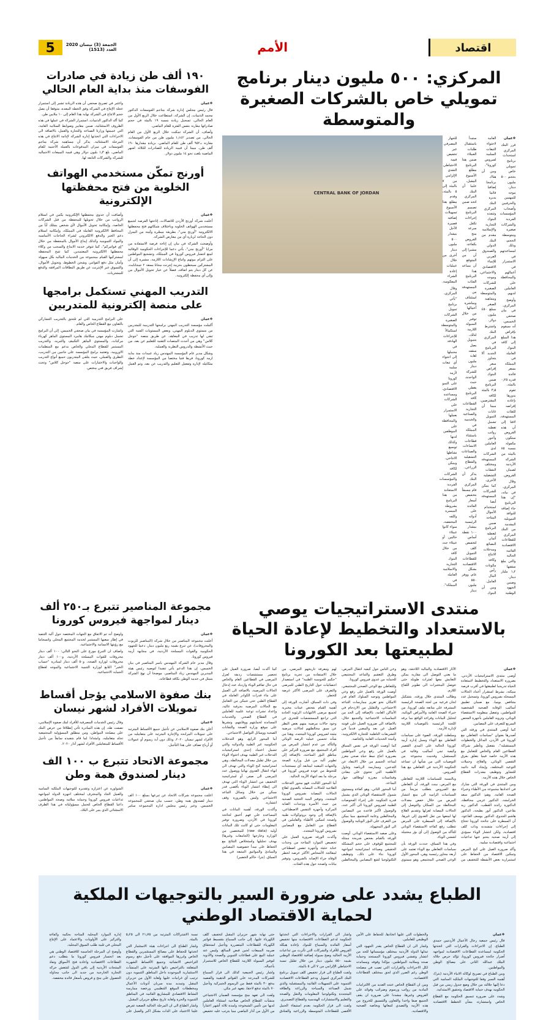اقتصاد
الأمم
الجمعة (3) نيسان 2020
العدد (1513)
5
المركزي: ٥٠٠ مليون دينار برنامج تمويلي خاص بالشركات الصغيرة والمتوسطة
CENTRAL BANK OF JORDAN
❖عمان
قرر البنك المركزي استحداث برنامج تمويلي خاص بحجم ٥٠٠ مليون دينار، موجه للمهنيين والحرفيين وأصحاب المؤسسات الفردية والشركات صغيرة ومتوسطة الحجم، وذلك لمساعدتهم في الاستمرار في أعمالهم والمحافظة على العاملين لديهم.
وأوضح المركزي، في بيان صحفي الخميس، أنه سيقوم بإقراض هذا المبلغ إلى كافة البنوك العاملة في المملكة بسعر فائدة قدره ٠٫٢٥ بالمئة، تقوم بدورها بإعادة إقراضه للفئات المستهدفة، لافتا إلى أن هذه القروض ستكون مكفولة بنسبة ٨٥ بالمئة من الشركة الأردنية لضمان القروض.
وقال المركزي، في بيانه، "إن هذا البرنامج جاء إضافة للنوافذ التمويلية المقدمة من البنك المركزي للقطاعات الاقتصادية القائمة الحالية والتي يبلغ سقفها ١٫٢ مليار دينار، وضمن الجهود الوطنية العامة لاحتواء التبعات السلبية لفيروس كورونا".
وبين أن هناك برنامجا إضافيا قائما يديره البنك المركزي وتنفذه البنوك التجارية والإسلامية مقدم من البنك الدولي والصندوق العربي للإنماء الاقتصادي والاجتماعي، وموجه للشركات الصغيرة والمتوسطة ومتناهية الصغر بمبلغ ٤٥٠ مليون دولار.
واشترط البنك المركزي في البرنامج الجديد ألا يتجاوز سعر إقراض البنوك ضمن البرنامج ٣٫٥ بالمئة لكافة المقترضين، مبينا أن غايات التمويل تشمل تغطية رواتب وأجور العاملين لدى الشركات المستهدفة ومختلف النفقات التشغيلية الأخرى، كما يمكن للشركات المستهدفة أيضا استخدام الأموال المتاحة ضمن البرنامج لتغطية أثمان البضائع ومدخلات الانتاج وكافة مكونات رأس المال العامل.
وبين أن البنوك ستبدأ باستقبال طلبات العملاء ضمن هذا البرنامج مطلع الأسبوع المقبل، علما أن البنك المركزي اتخذ ضمن تصميم البرنامج إجراءات تكفل سرعة منح القروض بكفاءة، مشيرا إلى أن من المتوقع أن يساعد هذا البرنامج الفئات المستهدفة من استئناف ومباشرة أعمالها من خلال توفير السيولة اللازمة لذلك، بتمويل يصل سقفه لغاية مليون دينار للشركة الواحدة، حيث يغطي البرنامج كافة القطاعات التجارية والصناعية والخدمية في المملكة باستثناء قطاعات الانشاءات والصناعات التشغيلية والقطاع الزراعي.
يذكر أن البنك المركزي قام مسبقاً بتخفيض أسعار الفائدة على أدواته الرئيسية بمقدار ١٠٠ نقطة أساس لتخفيض كلف التمويل للقطاعات الاقتصادية بشكل عام، ووفر ٥٥٠ مليون دينار للجهاز المصرفي عبر تخفيض قيمة الاحتياطي النقدي الإلزامي من ٧ بالمئة إلى ٥ بالمئة، وقدم مطلع هذا الأسبوع تسهيلات إضافية قصيرة الأجل بمقدار ٥٠٠ مليون دينار أخرى من خلال عمليات إعادة الشراء المعكوسة.
وقال المركزي، "يأتي برنامج تمويل الشركات الصغيرة والمتوسطة استكمالاً للإجراءات الهادفة في مجملها إلى احتواء أي تبعات سلبية لأزمة كورونا على النمو الاقتصادي، ومساعدة الشركات على الاستمرار بعملها والمحافظة على الموظفين لديها وكذلك توسيع نشاطها الانتاجي، ويمكن لكافة الشركات والمؤسسات الفردية الاستفادة من هذا البرنامج بشروطه الميسرة وكلفه المخفضة، سواء كانوا عملاء حاليين أو عملاء جدد من خلال كافة البنوك التجارية والاسلامية العاملة في المملكة".
١٩٠ ألف طن زيادة في صادرات الفوسفات منذ بداية العام الحالي
❖عمان
قال رئيس مجلس إدارة شركة مناجم الفوسفات الدكتور محمد الذنيبات، إن الشركة، استطاعت خلال الربع الأول من العام الحالي، تسجيل زيادة بنسبة ١٩ بالمئة في حجم صادراتها مقارنة بنفس الفترة للعام الماضي.
وأضاف، أن الشركة تمكنت خلال الربع الأول من العام الحالي، من تصدير ١٫١٤٢ مليون طن من خام الفوسفات، مقارنة بـ٩٥٢ ألف طن للعام الماضي، بزيادة مقدارها ١٩٠ ألف طن، مبينا أن قيمة الزيادة للصادرات للثلاثة اشهر الماضية بلغت نحو ١٤ مليون دولار.
واعتبر في تصريح صحفي أن هذه الزيادة تشير إلى استمرار عجلة الإنتاج في الشركة وفق الخطة المعدة، متوقعا أن يصل حجم الانتاج في الشركة نهاية هذا العام إلى ١٠ ملايين طن.
كما أكد الدكتور الذنيبات، استمرار الشركة في عملها في هذه الظروف الاستثنائية، ضمن معايير وضوابط السلامة العامة، التي عممتها وزارتا الصناعة والتجارة والعمل، بالاضافة الى الاجراءات التي اتخذتها إدارة الشركة لإدامة الانتاج في هذه المرحلة الاستثنائية. يذكر أن مساهمة شركة مناجم الفوسفات في ميزان المدفوعات بالعملة الأجنبية للعام الماضي، بلغ ١٫٣ بليون دولار وهي قيمة المبيعات الاجمالية للشركة والشركات التابعة لها.
أورنج تمكّن مستخدمي الهواتف الخلوية من فتح محفظتها الإلكترونية
❖عمان
أعلنت شركة أورنج الأردن للاتصالات، إتاحتها الفرصة لجميع مستخدمي الهواتف الخلوية وباختلاف شبكاتهم فتح محفظتها الالكترونية "أورنج مني"، بطريقة ميسّرة وآمنة من المنزل دون الحاجة لزيارة أي من معارض الشركة.
وأوضحت الشركة في بيان إن إتاحة فرصة الاستفادة من مزايا "أورنج مني"، يأتي دعما للإجراءات الحكومية الوقائية لمنع انتشار فيروس كورونا في المملكة، وتشجيع المواطنين على التزام بيوتهم واتباع الإرشادات اللازمة، مشيرة إلى أن المشتركين سيحظون بحزمة إنترنت مجانا بسعة ٢ جيجابايت، عن كل دينار يتم انفاقه، فضلاً عن خيار تحويل الأموال من وإلى أي محفظة إلكترونية.
وأضافت أن جدوى محفظتها الإلكترونية يكمن في استلام الرواتب من خلال تحويلها للمحفظة من قبل الشركات الخاصة، وإمكانية تحويل الأموال لأي شخص يمتلك أياً من المحافظ الالكترونية العاملة في المملكة، وإمكانية استلام دعم الخبز والدفع الالكتروني لشراء الحاجات الأساسية والمواد التموينية وكذلك إيداع الأموال بالمحفظة من خلال "إي فواتيركم"، كما تتوفر خدمة الايداع والسحب من وكلاء محفظتها الالكترونية المعتمدين. كما تتيح المحفظة لمشتركيها القيام بمجموعة من الخدمات المالية بكل سهولة وأمان مثل دفع الفواتير، وشحن الخطوط، وتحويل الأموال، والتسوق عبر الإنترنت عن طريق البطاقات المرافقة والدفع للمشتريات.
التدريب المهني تستكمل برامجها على منصة إلكترونية للمتدربين
❖عمان
أكملت مؤسسة التدريب المهني برامجها التدريبية للمتدربين من مستوى الدبلوم المهني، وبعض المستويات الفنية التي تبقى لها تدريب في المعاهد، عن طريق منصة "جوجل كلاس" وهي من أحدث المنصات التقنية للتعليم عن بعد، من حيث الأنشطة والدروس النظرية والعملية.
وشكل مدير عام المؤسسة المهندس زياد عبيدات منذ بداية ازمة كورونا، فريقا فنيا مختصا من المؤسسة لإعداد خطة متكاملة لإدارة وتفعيل التعليم والتدريب عن بعد، وتم العمل على البرامج التدريبية التي لم تلتحق بالتجريب التشاركي بالتعاون مع القطاع الخاص والعام.
واشارت المؤسسة في بيان صحفي الخميس، إلى أن البرامج تشمل دبلوم مهني ميكانيك هايبرد المستوى الماهر كهرباء مركبات، والمستوى الماهر التكييف والتبريد، والتدريب المستمر للقطاع المحلي والخاص بدعم مع المنظمات الاوروبية. وتعتمد برامج المؤسسة على جانبين من التدريب، النظري والعملي، حيث يتلقى المتدربون جميع أنواع التدريب والواجبات والاختبارات على منصة "جوجل كلاس" وتحت إشراف فريق فني مختص.
منتدى الاستراتيجيات يوصي بالاستعداد والتخطيط لإعادة الحياة لطبيعتها بعد الكورونا
❖عمان
أوصى منتدى الاستراتيجيات الأردني، بضرورة الاستعداد والتخطيط لاستعادة الحياة تدريجيا لطبيعتها في أقرب فرصة ممكنة، بشرط استقرار أعداد الحالات المسجلة بفيروس كورونا، وتسجيل عدد متناقص يوميا، مع ضمان تطبيق أساليب الوقاية الصحية الشخصية للمواطنين، وتفعيل منظومة الاستقصاء الوبائي، وتزويد العاملين بأجهزة الفحص السريع للتعرف على المصابين.
كما أوصى المنتدى في ورقته التي أصدرها بعنوان "سياسات التعاطي مع كورونا في الأردن، البدائل والخطوات المستقبلية"، بتفعيل وتأطير شراكة القطاعين العام والخاص للتعامل مع هذه الأزمة خاصة فيما يتعلق بفرق التقصي الوبائي، والعلاج، وحملات التوعية المختلفة، وإيجاد آلية دائمة للتشاور وتوظيف مقدرات القطاع الخاص خلال هذه الأزمة.
وبين المنتدى في الورقة التي شارك في اعدادها مجموعة من الأطباء وخبراء الصحة العامة، وهم: الدكتور سعد الخرابشة، الدكتور عزمي محافظة، الدكتورة رائدة القطب، الدكتور زيد بقاعين، الدكتور أنور بطيحة، الدكتور هاشم الجدوع، الدكتور يوسف القاعود، أن السيطرة على جائحة كورونا تحتاج إلى إجراءات متشددة وذات كلف اقتصادية، ولكن انتشار الوباء سيؤدي إلى أزمة صحية ينجم عنها تداعيات اجتماعية واقتصادية سلبية.
وأكد ضرورة العمل على كبح المرض وتمكين الاقتصاد من الحفاظ على استمرارية بعض الأنشطة للتخفيف من الآثار الاقتصادية والمالية اللاحقة، وهو ما يعني التوصل الى مقاربة يمكن التعايش معها لفترات طويلة حتى تتوصل المختبرات الى تطوير اللقاح اللازم.
وطالب المنتدى خلال ورقته، بتشكيل لجان فرعية من لجنة الصحة الرئيسية المشرفة على متابعة ملف كورونا، من خبراء الصحة العامة والأمراض الوبائية، لتحليل البيانات وقراءة الواقع بما يرفد اللجنة الرئيسية بالتوصيات اللازمة لإدارة الأزمة.
وسلطت الورقة، الضوء على سياسات التعاطي مع الوباء وسبل إدارة أزمة كورونا الحالية على المدى القصير وكيفية تبني أساليب وقائية في المستقبل، وقدمت مجموعة من التوصيات التي من شأنها ان تساعد الحكومة الأردنية في التعاطي مع هذا الفيروس.
وبالنسبة للسياسات اللازمة للتعاطي مع المرض، بينت الورقة، أن التعاطي مع الفيروس يتطلب مزيجاً من السياسات الرامية الى منع انتشار المرض من خلال خفض معدلات المخالطة بين السكان والتوصل إلى الحالات المصابة لعزلها وتقديم العلاج لها لمنعها من نقل العدوى إلى غيرها، بالإضافة إلى السيطرة على المرض تتطلب رفع كفاءة الاستقصاء الوبائي للتأكد من الوصول إلى أي بؤر محتملة لتفشي الوباء.
وفي هذا السياق، حددت الورقة بأن سياسات التعاطي مع الوباء تعتمد على أربعة محاور رئيسية وهي، المحور الأول الوعي الصحي المجتمعي وهو مستوى وعي الناس حول كيفية انتقال المرض، وطرق التعقيم والتباعد المجتمعي للحماية من عدوى فيروس كورونا.
وللتعاطي مع الوعي الصحي المجتمعي، أوصت الورقة بالعمل على رفع وعي المواطنين وتوجيه السلوك العام قدر الامكان نحو تعزيز ممارسات التباعد الاجتماعي، والتقليل من الازدحام في الأماكن العامة، بالإضافة إلى الحد من المناسبات الاجتماعية والتجمع خلال، بالاضافة الى ضرورة العمل على قوننة العمل عن بعد والمضي قدماً في التشريعات الناظمة للتجارة الالكترونية، وأتمتة الخدمات العامة والخاصة.
كما أوصت الورقة في نفس السياق بالعمل على رفع وعي المواطنين بضرورة اتباع نمط حياة صحي معزز لمناعة الجسم من خلال الابتعاد عن التدخين، وممارسة الرياضة وتناول الأطعمة التي تحتوي على معادن وفيتامينات معززة لوظائف جهاز المناعة.
أما المحور الثاني، وهو كفاءة ومستوى شمول الاستقصاء الوبائي الذي يشمل قدرة الحكومة على إجراء الفحوصات الطبية لفيروس كورونا الى أكبر عدد، والوصول لأكبر قاعدة من المصابين والمخالطين وعامة المجتمع، مما يمكن من التعرف على البؤر الوبائية والوصول الى البؤر المجهولة.
وعلى صعيد الاستقصاء الوبائي، أوصت الورقة بالقيام بفحص شريحة ممثلة للمجتمع للوقوف على حجم المشكلة الحقيقي وصياغة استراتيجية لمواجهة كورونا بناء على ذلك، وتوظيف التكنولوجيا لتتبع المصابين والمخالطين لهم ومعرفة تاريخهم المرضي، من خلال الاستفادة من تجربة برنامج "حكيم للحوسبة الطبية" في استصدار احصائيات حول التاريخ الطبي للمرضى والتعرف على المرضى الأكثر عرضة للخطر.
وفي ذات السياق، أشارت الورقة إلى أهمية القيام بفحص عينات مخبرية لجميع مرضى الالتهابات الرئوية الحادة التي تراجع المستشفيات للتحري عن وجود حالات مرضية بينهم بغض النظر عن سبق مخالطتهم لحالات مرضية مثبتة لفيروس كورونا المتجدد، وهذا من شأنه تحسين عملية الرصد الوبائي والتأكد من عدم انتشار المرض بين أفراد المجتمع، مع ضرورة التركيز على مناطق البؤر الساخنة، بالإضافة إلى تطوير آلية من قبل وزارة الصحة والجهات المعنية لمتابعة أي مستجدات للتحوط من عودة فيروس كورونا في مرحلة ما بعد انتهاء الأزمة الحالية.
أما المحور الثالث، فهو محور التدخلات العلاجية للحالات المصابة بالعدوى لعلاج الحالات المصابة بفيروس كورونا المتجدد، وتوفير البنية التحتية الصحية من حيث الأسرة ووحدات العناية المركزة وأجهزة التنفس الاصطناعي، بالإضافة إلى وجود بروتوكولات طبية واضحة لتمكين الأطباء والعاملين في القطاع من التعامل مع المصابين بفيروس كورونا المتجدد.
وأكدت الورقة ضرورة العمل على تخصيص الموارد المتاحة من وحدات عناية حثيثة وأجهزة تنفس اصطناعي لمعالجة الأشخاص الأكثر عرضة لخطر الوفاة جراء الإصابة بالفيروس، وتوفير بيانات واضحة حول هذه الفئات.
كما أكدت أيضا، ضرورة العمل على تحضير مستشفيات رديفة لعزل المرضى في القطاعين العام والخاص في حال تفاقم الوباء وازدياد عدد إدخال الحالات المرضية، بالاضافة الى العمل على بناء قدرات الكوادر العاملة في القطاع الطبي حتى تتمكن من التعامل مع الحالات المرضية بحرفية عالية، وإعداد نشرات توعية علمية للعاملين في القطاع الصحي والخدمات المساندة لحمايتهم ووقايتهم، ونشرها على موقع وزارة الصحة والنقابات الصحية ووسائل التواصل الاجتماعي.
أما المحور الرابع، وهو التدخلات الحكومية غير الطبية والدوائية والتي تشمل اعتماد إحدى استراتيجيات التدخلات غير الطبية بهدف احتواء الوباء من خلال تقليل معدلات المخالطة، وهي استراتيجية كبح الوباء والتي تهدف الى انهاء انتقال العدوى نهائيا ووصول عدد المرضى الى صفر، أو استراتيجية التخفيف من انتشار الوباء التي تهدف الى إبطاء انتشار الوباء بأقصى قدر ممكن من خلال وسائل التباعد الاجتماعي وليس بالضرورة وقف انتشاره.
وأكدت الورقة، أهمية البيانات في المساعدة على فهم أعمق لجائحة كورونا في الأردن، وضرورة توفير المعلومات حتى لو كانت تلك البيانات أولية (raw data) للمختصين من الوزارة وخارجها (الجامعات وغيرها) بهدف تحليلها واستخلاص النتائج مع الحفاظ على مبدأ خصوصية المصابين والمبادئ والمواثيق المتبعة في هذا السياق. (بترا- حاكم الخضير)
مجموعة المناصير تتبرع بـ٢٥٠ ألف دينار لمواجهة فيروس كورونا
❖عمان
أعلنت مجموعة المناصير من خلال شركة (المناصير للزيوت والمحروقات)، عن تبرع بقيمة ربع مليون دينار، دعما للجهود الحكومية والقوات المسلحة الأردنية، في مجابهة أزمة فيروس كورونا.
وقال مدير عام الشركة المهندس ياسر المناصير في بيان الخميس، إن هذا الدعم يأتي تنفيذا لتوصية رئيس هيئة المديرين المهندس زياد المناصير، موضحا أن نهج الشركة يتمثل في خدمة الوطن بكافة قطاعاته.
واوضح أنه تم الاتفاق مع الجهات المختصة حول آلية التنفيذ في إطار سعيها المستمر لخدمة المجتمع المحلي وانسجاما مع رؤيتها الانسانية والاجتماعية.
واضاف ان التبرع موزع على النحو التالي: ١٠٠ ألف دينار محروقات للقوات المسلحة الأردنية، و١٠٠ ألف دينار محروقات لوزارة الصحة، و٥٠ ألف دينار لمبادرة "حساب الخير" التابع لوزارة التنمية الاجتماعية والموجه لقطاع الحماية الاجتماعية.
بنك صفوة الاسلامي يؤجل أقساط تمويلات الأفراد لشهر نيسان
❖عمان
أعلن بنك صفوة الاسلامي عن تأجيل جميع الأقساط المترتبة على تمويلات المرابحة والإجارة المترتبة على متعامليه من الأفراد لشهر نيسان ٢٠٢٠، وذلك دون أية رسوم أو عمولات أو أرباح تضاف على هذا التأجيل.
وقال رئيس الخدمات المصرفية للأفراد لبنك صفوة الإسلامي، نصفت طه، إن هذه المبادرة تأتي إنطلاقا من حرص البنك على مصلحة المواطن، ومن منطلق المسؤولية المجتمعية تجاه متعامليه، وامتدادا لما قام بتنفيذه سابقاً من تأجيل الأقساط للمتعاملين الأفراد لشهر آذار ٢٠٢٠.
مجموعة الاتحاد تتبرع ب ١٠٠ الف دينار لصندوق همة وطن
❖عمان
اعلنت مجموعة شركات الاتحاد عن تبرعها بمبلغ ١٠٠ الف دينار لصندوق همة وطن، حسب بيان صحفي للمجموعة الخميس. وعبر رئيس مجلس ادارة المجموعة سامر الشواورة عن اعتزازه وتقديره للتوجيهات الملكية السامية والعمل الجاد والمحترف لمختلف اجهزة الدولة لمواجهة تداعيات فيروس كورونا وحماية سلامة وصحة المواطنين، داعيا القطاع الخاص لتحمل مسؤولياته في هذا الظرف الاستثنائي الذي يمر على البلاد.
الطباع يشدد على ضرورة السير بالتوجيهات الملكية لحماية الاقتصاد الوطني
❖عمان
قال رئيس جمعية رجال الأعمال الأردنيين حمدي الطباع، إن الاجراءات والقرارات التي اتخذتها الحكومة لمساعدة القطاعات الاقتصادية لمواجهة أضرار جائحة فيروس كورونا، تؤكد حرص جلالة الملك عبدالله الثاني على مصالح الوطن والمواطنين.
وبين الطباع في تصريح لوكالة الانباء الأردنية (بترا)، أهمية السير وفقا للتوجيهات الملكية السامية التي دعا إليها جلالته من خلال وضع جدول زمني من قبل الحكومة بهدف حماية الاقتصاد وتحقيق الاستدامة.
وشدد على ضرورة تنسيق الحكومة مع القطاع الخاص واستشارته بشأن الخطط الاقتصادية والخطوات التي عليها اتخاذها، للحفاظ على الأمن الوظيفي للعاملين.
واشار الى ان القطاع الخاص يقدر الجهود التي تبذلها الدولة الأردنية بمختلف مؤسساتها للحد من انتشار وتفشي فيروس كورونا المستجد وحماية صحة وسلامة المواطنين، مؤكدا وقوفه ومساندته لكل الاجراءات والقرارات التي تصب في مصلحة الوطن رغم الضرر الذي لحق بمختلف القطاعات الاقتصادية.
وبين ان القطاع الخاص عنده العديد من الالتزامات المادية من رواتب ورسوم وضرائب وفوائد على القروض وغيرها، مشددا على ضرورة ان يقف الجميع صفا واحدا والتعاون والتنسيق للخروج من هذه الأزمة والتصدي لتبعاتها وبخاصة الصحية والاقتصادية.
واشار الى القرارات والاجراءات التي اتخذتها الحكومة لدعم القطاعات الاقتصادية منها تخفيض أسعار الفائدة والسماح للبنوك بإعادة هيكلة القروض للأفراد والشركات التي تأثرت من تداعيات الأزمة الحالية وضخ سيولة إضافية للاقتصاد الوطني بقيمة ٥٥٠ مليون دينار من خلال تقليل نسبة الاحتياطي الإلزامي من ٧ الى ٥ بالمئة.
ولفت الطباع الى قرار تخفيض كلف تمويل برنامج البنك المركزي لتمويل ودعم القطاعات الاقتصادية التنموية على التسهيلات القائمة والمستقبلية والذي شمل الصناعة والسياحة والزراعة والطاقة المتجددة وتكنولوجيا المعلومات والنقل والصحة والتعليم والاستشارات الهندسية والقطاع التصديري.
ولفت الى قرار الحكومة بعدم استيفاء الحمل الأقصى للقطاعات المتوسطة والزراعية والفنادق حتى نهاية شهر حزيران المقبل لتخفيف كلف الكهرباء عليها، إلى جانب السماح بتقسيط فواتير الكهرباء للقطاعات المتضررة وتأجيل استحقاق ضريبة المبيعات لحين قبض المبالغ، وليس عند عملية البيع على قطاعات التموين والصحة والأدوية لتوفير السيولة اللازمة للقطاع الخاص للاستمرار بأعماله.
واشار رئيس الجمعية كذلك الى قرار السماح للشركات المدرجة على القوائم الذهبية والفضية بدفع ٣٠ بالمئة فقط من الرسوم الجمركية وتأجيل ٧٠ بالمئة تدفع لاحقا، بتعهد غير بنكي.
ولفت الى تعهد منح مؤسسة الضمان الاجتماعي منشآت القطاع الخاص صلاحية استثناء العاملين لديها من تأمين الشيخوخة ولمدة ثلاثة أشهر اعتباراً من الأول من آذار الماضي مما يترتب عليه تخفيض نسبة الاشتراكات المترتبة من ٢١٫٧٥ الى ٥٫٢٥ بالمئة.
واشار الطباع الى اجراءات هيئة الاستثمار التي اتخذتها للحفاظ على مصالح المستثمرين والقطاع الخاص وابرزها الموافقة على تأجيل دفع رسوم التراخيص الانشائية وجميع الأقساط الشهرية المتعلقة بالتراخيص ذاتها المترتبة على المنشآت الاستثمارية الموجودة داخل المناطق التنموية دون ترتيب أي غرامات عليها ولغاية الأول من حزيران المقبل وتمديد مدة سريان أذونات الأعمال ومخططات الموقع التنظيمي ورخصة ممارسة النشاط الاقتصادي للمشاريع القائمة في المناطق التنموية والحرة ولغاية تاريخ مطلع حزيران المقبل.
واشار الطباع الى ان المرحلة الحالية الصعبة تفرض علينا الاعتماد على الذات بشكل اكبر والعمل على إدارة الموارد المحلية المتاحة بحكمة وكفاءة والتركيز على الأولويات والاعتماد على الإنتاج المحلي في تلبية طلب السوق المحلية.
وأوضح ان المرحلة الحاسمة للاقتصاد الوطني هي بعد انحسار فيروس كورونا ما يتطلب دعم القطاعات الاقتصادية واعادة فتح الأسواق ونفاذ المنتجات الأردنية إلى باقي الدول لتنتعش حركة التجارة الخارجية من جديد الى جانب محاولة الحصول على منح و قروض بأسعار فائدة مخفضة.